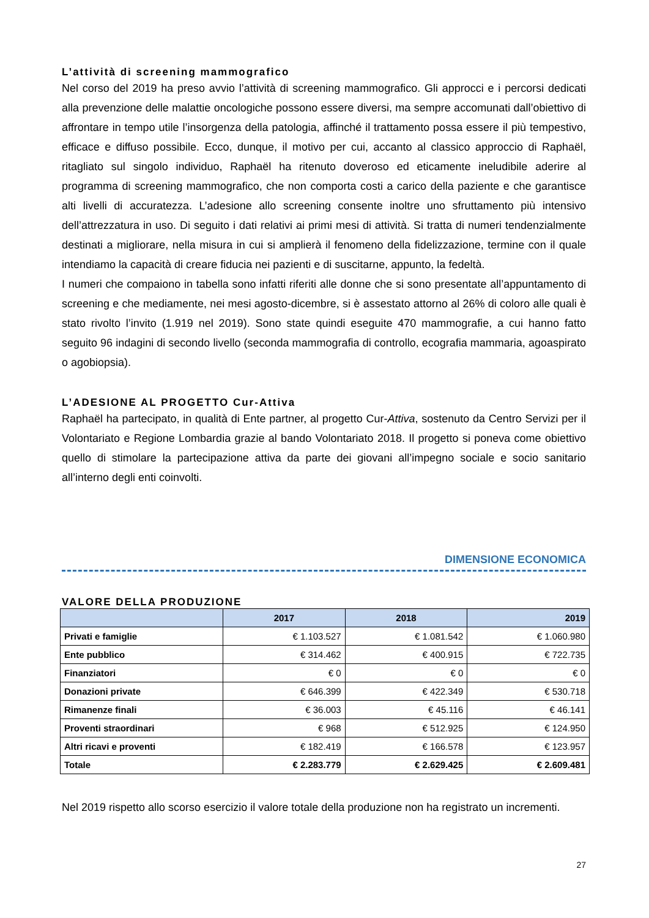L’attività di screening mammografico
Nel corso del 2019 ha preso avvio l’attività di screening mammografico. Gli approcci e i percorsi dedicati alla prevenzione delle malattie oncologiche possono essere diversi, ma sempre accomunati dall’obiettivo di affrontare in tempo utile l’insorgenza della patologia, affinché il trattamento possa essere il più tempestivo, efficace e diffuso possibile. Ecco, dunque, il motivo per cui, accanto al classico approccio di Raphaël, ritagliato sul singolo individuo, Raphaël ha ritenuto doveroso ed eticamente ineludibile aderire al programma di screening mammografico, che non comporta costi a carico della paziente e che garantisce alti livelli di accuratezza. L’adesione allo screening consente inoltre uno sfruttamento più intensivo dell’attrezzatura in uso. Di seguito i dati relativi ai primi mesi di attività. Si tratta di numeri tendenzialmente destinati a migliorare, nella misura in cui si amplierà il fenomeno della fidelizzazione, termine con il quale intendiamo la capacità di creare fiducia nei pazienti e di suscitarne, appunto, la fedeltà.
I numeri che compaiono in tabella sono infatti riferiti alle donne che si sono presentate all’appuntamento di screening e che mediamente, nei mesi agosto-dicembre, si è assestato attorno al 26% di coloro alle quali è stato rivolto l’invito (1.919 nel 2019). Sono state quindi eseguite 470 mammografie, a cui hanno fatto seguito 96 indagini di secondo livello (seconda mammografia di controllo, ecografia mammaria, agoaspirato o agobiopsia).
L’ADESIONE AL PROGETTO Cur-Attiva
Raphaël ha partecipato, in qualità di Ente partner, al progetto Cur-Attiva, sostenuto da Centro Servizi per il Volontariato e Regione Lombardia grazie al bando Volontariato 2018. Il progetto si poneva come obiettivo quello di stimolare la partecipazione attiva da parte dei giovani all’impegno sociale e socio sanitario all’interno degli enti coinvolti.
DIMENSIONE ECONOMICA
VALORE DELLA PRODUZIONE
| | 2017 | 2018 | 2019 |
| --- | --- | --- | --- |
| Privati e famiglie | € 1.103.527 | € 1.081.542 | € 1.060.980 |
| Ente pubblico | € 314.462 | € 400.915 | € 722.735 |
| Finanziatori | € 0 | € 0 | € 0 |
| Donazioni private | € 646.399 | € 422.349 | € 530.718 |
| Rimanenze finali | € 36.003 | € 45.116 | € 46.141 |
| Proventi straordinari | € 968 | € 512.925 | € 124.950 |
| Altri ricavi e proventi | € 182.419 | € 166.578 | € 123.957 |
| Totale | € 2.283.779 | € 2.629.425 | € 2.609.481 |
Nel 2019 rispetto allo scorso esercizio il valore totale della produzione non ha registrato un incrementi.
27